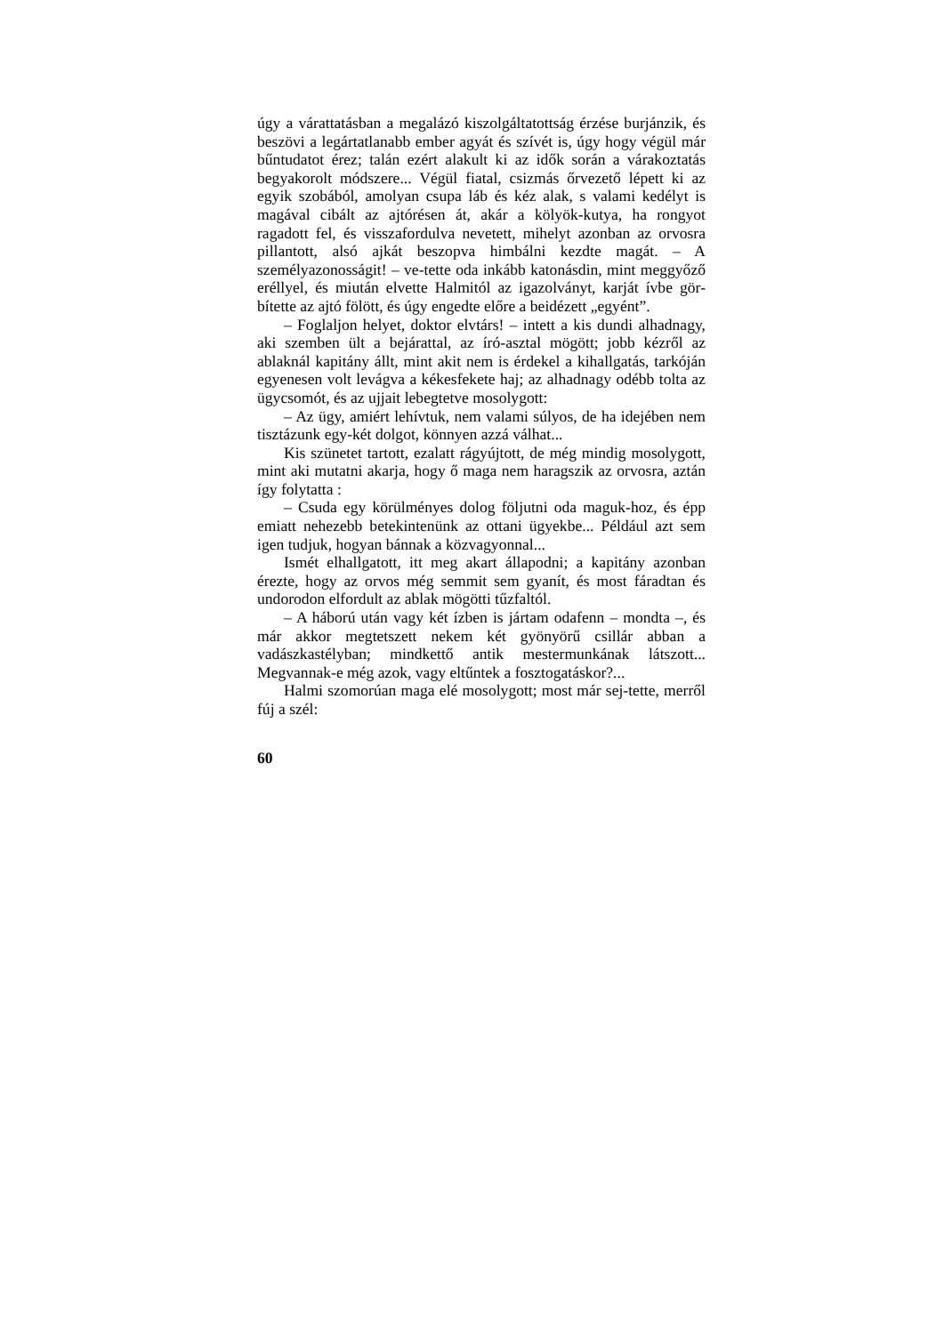úgy a várattatásban a megalázó kiszolgáltatottság érzése burjánzik, és beszövi a legártatlanabb ember agyát és szívét is, úgy hogy végül már bűntudatot érez; talán ezért alakult ki az idők során a várakoztatás begyakorolt módszere... Végül fiatal, csizmás őrvezető lépett ki az egyik szobából, amolyan csupa láb és kéz alak, s valami kedélyt is magával cibált az ajtórésen át, akár a kölyök-kutya, ha rongyot ragadott fel, és visszafordulva nevetett, mihelyt azonban az orvosra pillantott, alsó ajkát beszopva himbálni kezdte magát. – A személyazonosságit! – ve-tette oda inkább katonásdin, mint meggyőző eréllyel, és miután elvette Halmitól az igazolványt, karját ívbe gör-bítette az ajtó fölött, és úgy engedte előre a beidézett „egyént”.
– Foglaljon helyet, doktor elvtárs! – intett a kis dundi alhadnagy, aki szemben ült a bejárattal, az író-asztal mögött; jobb kézről az ablaknál kapitány állt, mint akit nem is érdekel a kihallgatás, tarkóján egyenesen volt levágva a kékesfekete haj; az alhadnagy odébb tolta az ügycsomót, és az ujjait lebegtetve mosolygott:
– Az ügy, amiért lehívtuk, nem valami súlyos, de ha idejében nem tisztázunk egy-két dolgot, könnyen azzá válhat...
Kis szünetet tartott, ezalatt rágyújtott, de még mindig mosolygott, mint aki mutatni akarja, hogy ő maga nem haragszik az orvosra, aztán így folytatta :
– Csuda egy körülményes dolog följutni oda maguk-hoz, és épp emiatt nehezebb betekintenünk az ottani ügyekbe... Például azt sem igen tudjuk, hogyan bánnak a közvagyonnal...
Ismét elhallgatott, itt meg akart állapodni; a kapitány azonban érezte, hogy az orvos még semmit sem gyanít, és most fáradtan és undorodon elfordult az ablak mögötti tűzfaltól.
– A háború után vagy két ízben is jártam odafenn – mondta –, és már akkor megtetszett nekem két gyönyörű csillár abban a vadászkastélyban; mindkettő antik mestermunkának látszott... Megvannak-e még azok, vagy eltűntek a fosztogatáskor?...
Halmi szomorúan maga elé mosolygott; most már sej-tette, merről fúj a szél:
60